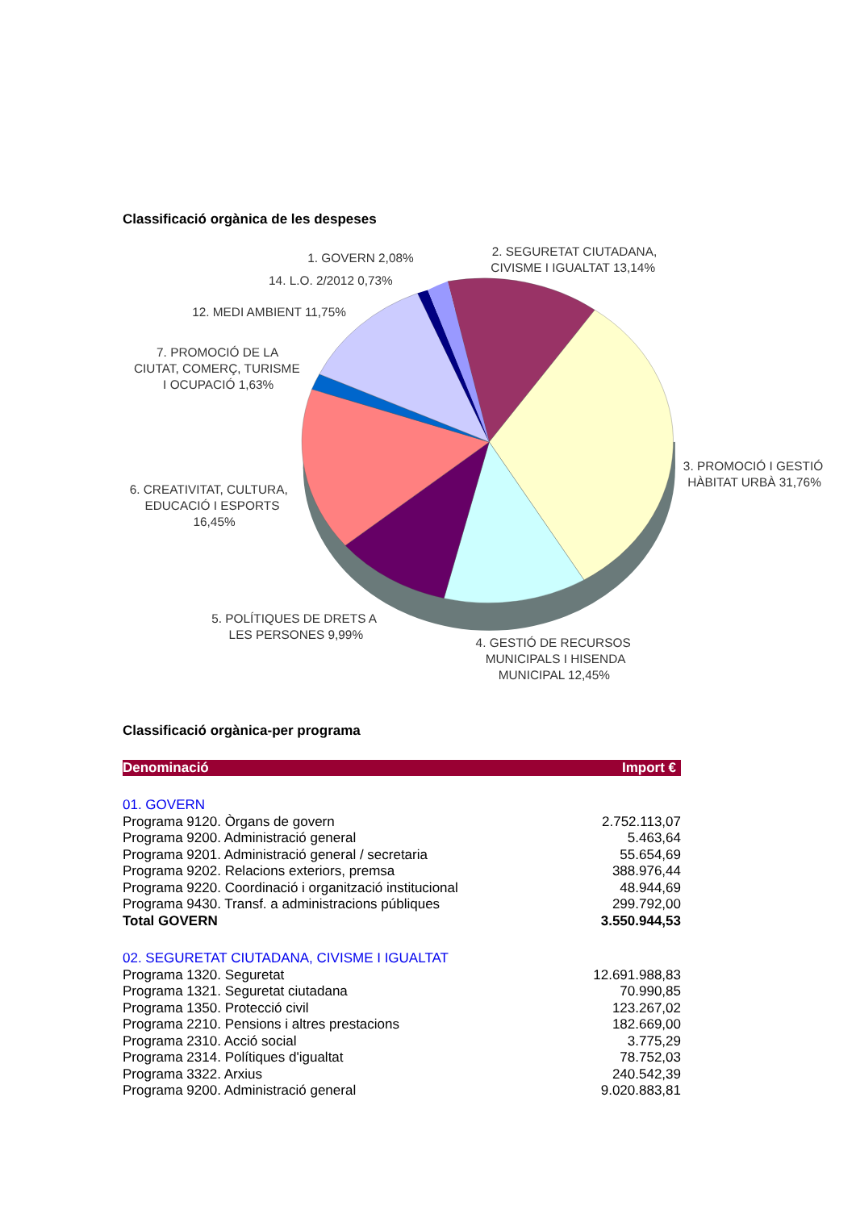Classificació orgànica de les despeses
1. GOVERN 2,08%
2. SEGURETAT CIUTADANA,
CIVISME I IGUALTAT 13,14%
14. L.O. 2/2012 0,73%
12. MEDI AMBIENT 11,75%
7. PROMOCIÓ DE LA
CIUTAT, COMERÇ, TURISME
I OCUPACIÓ 1,63%
3. PROMOCIÓ I GESTIÓ
HÀBITAT URBÀ 31,76%
6. CREATIVITAT, CULTURA,
EDUCACIÓ I ESPORTS
16,45%
5. POLÍTIQUES DE DRETS A
LES PERSONES 9,99%
4. GESTIÓ DE RECURSOS
MUNICIPALS I HISENDA
MUNICIPAL 12,45%
Classificació orgànica-per programa
| Denominació | Import € |
| --- | --- |
| 01. GOVERN | |
| Programa 9120. Òrgans de govern | 2.752.113,07 |
| Programa 9200. Administració general | 5.463,64 |
| Programa 9201. Administració general / secretaria | 55.654,69 |
| Programa 9202. Relacions exteriors, premsa | 388.976,44 |
| Programa 9220. Coordinació i organització institucional | 48.944,69 |
| Programa 9430. Transf. a administracions públiques | 299.792,00 |
| Total GOVERN | 3.550.944,53 |
| 02. SEGURETAT CIUTADANA, CIVISME I IGUALTAT | |
| Programa 1320. Seguretat | 12.691.988,83 |
| Programa 1321. Seguretat ciutadana | 70.990,85 |
| Programa 1350. Protecció civil | 123.267,02 |
| Programa 2210. Pensions i altres prestacions | 182.669,00 |
| Programa 2310. Acció social | 3.775,29 |
| Programa 2314. Polítiques d'igualtat | 78.752,03 |
| Programa 3322. Arxius | 240.542,39 |
| Programa 9200. Administració general | 9.020.883,81 |